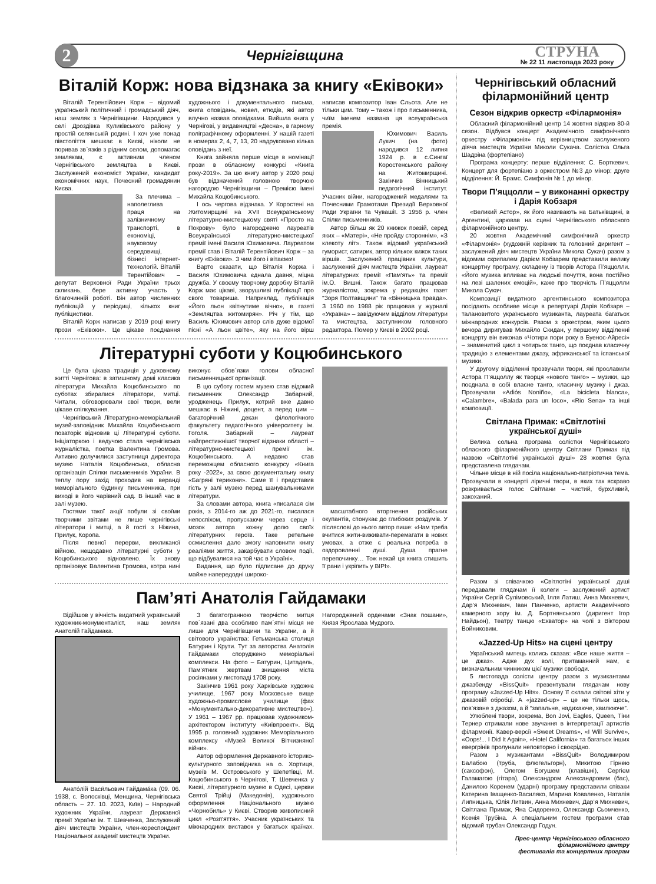2
Чернігівщина
СТРУНА
№ 22 11 листопада 2023 року
Віталій Корж: нова відзнака за книгу «Еківоки»
Віталій Терентійович Корж – відомий український політичний і громадський діяч, наш земляк з Чернігівщини. Народився у селі Дроздівка Куликівського району у простій селянській родині. І хоч уже понад півстоліття мешкає в Києві, ніколи не поривав зв`язків з рідним селом, допомагає землякам, є активним членом Чернігівського земляцтва в Києві. Заслужений економіст України, кандидат економічних наук, Почесний громадянин Києва.
За плечима – наполеглива праця на залізничному транспорті, в економіці, науковому середовищі, бізнесі інтернет-технологій. Віталій Терентійович – депутат Верховної Ради України трьох скликань, бере активну участь у благочинній роботі. Він автор численних публікацій у періодиці, кількох книг публіцистики.
Віталій Корж написав у 2019 році книгу прози «Еківоки». Це цікаве поєднання художнього і документального письма, книга оповідань, новел, етюдів, які автор влучно назвав оповідками. Вийшла книга у Чернігові, у видавництві «Десна», в гарному поліграфічному оформленні. У нашій газеті в номерах 2, 4, 7, 13, 20 надруковано кілька оповідань з неї.
Книга зайняла перше місце в номінації прози в обласному конкурсі «Книга року-2019». За цю книгу автор у 2020 році був відзначений головною творчою нагородою Чернігівщини – Премією імені Михайла Коцюбинського.
І ось чергова відзнака. У Коростені на Житомирщині на XVII Всеукраїнському літературно-мистецькому святі «Просто на Покрову» було нагороджено лауреатів Всеукраїнської літературно-мистецької премії імені Василя Юхимовича. Лауреатом премії став і Віталій Терентійович Корж – за книгу «Еківоки». З чим його і вітаємо!
Варто сказати, що Віталія Коржа і Василя Юхимовича єднала давня, міцна дружба. У своєму творчому доробку Віталій Корж має цікаві, зворушливі публікації про свого товариша. Наприклад, публікація «Його льон квітнутиме вічно», в газеті «Земляцтва житомирян». Річ у тім, що Василь Юхимович автор слів дуже відомої пісні «А льон цвіте», яку на його вірш написав композитор Іван Сльота. Але не тільки цим. Тому – також і про письменника, чиїм іменем названа ця всеукраїнська премія.
Юхимович Василь Лукич (на фото) народився 12 липня 1924 р. в с.Сингаї Коростенського району на Житомирщині. Закінчив Вінницький педагогічний інститут. Учасник війни, нагороджений медалями та Почесними Грамотами Президії Верховної Ради України та Чувашії. З 1956 р. член Спілки письменників.
Автор більш як 20 книжок поезій, серед яких – «Матері», «Не пройду стороннім», «З клекоту літ». Також відомий український гуморист, сатирик, автор кількох кижок таких віршів. Заслужений працівник культури, заслужений діяч мистецтв України, лауреат літературних премії «Пам'ять» та премії ім.О. Вишні. Також багато працював журналістом, зокрема у редакціях газет "Зоря Полтавщини" та «Вінницька правда». З 1960 по 1988 рік працював у журналі «Україна» – завідуючим відділом літератури та мистецтва, заступником головного редактора. Помер у Києві в 2002 році.
Літературні суботи у Коцюбинського
Це була цікава традиція у духовному житті Чернігова: в затишному домі класика літератури Михайла Коцюбинського по суботах збиралися літератори, митці. Читали, обговорювали свої твори, вели цікаве спілкування.
Чернігівський Літературно-меморіальний музей-заповідник Михайла Коцюбинського позаторік відновив ці Літературні суботи. Ініціаторкою і ведучою стала чернігівська журналістка, поетка Валентина Громова. Активно долучилися заступниця директора музею Наталія Коцюбинська, обласна організація Спілки письменників України. В теплу пору захід проходив на веранді меморіального будинку письменника, при виході в його чарівний сад. В інший час в залі музею.
Гостями такої акції побули зі своїми творчими звітами не лише чернігівські літератори і митці, а й гості з Ніжина, Прилук, Коропа.
Після певної перерви, викликаної війною, нещодавно літературні суботи у Коцюбинського відновлено. Їх знову організовує Валентина Громова, котра нині виконує обов`язки голови обласної письменницької організації.
В цю суботу гостем музею став відомий письменник Олександр Забарний, уродженець Прилук, котрий вже давно мешкає в Ніжині, доцент, а перед цим – багаторічний декан філологічного факультету педагогічного університету ім. Гоголя. Забарний – лауреат найпрестижнішої творчої відзнаки області – літературно-мистецької премії ім. Коцюбинського. А недавно став переможцем обласного конкурсу «Книга року -2022», за свою документальну книгу «Багряні терикони». Саме її і представив гість у залі музею перед шанувальниками літератури.
За словами автора, книга «писалася сім років, з 2014-го аж до 2021-го, писалася непоспіхом, пропускаючи через серце і мозок автора кожну долю своїх літературних героїв. Таке ретельне осмислення дало змогу наповнити книгу реаліями життя, закарбувати словом події, що відбувалися на той час в Україні».
Видання, що було підписане до друку майже напередодні широко-
масштабного вторгнення російських окупантів, спонукає до глибоких роздумів. У післяслові до нього автор пише: «Нам треба вчитися жити-виживати-перемагати в нових умовах, а отже є реальна потреба в оздоровленні душі. Душа прагне перепочинку… Тож нехай ця книга стишить її рани і укріпить у ВІРІ».
Пам’яті Анатолія Гайдамаки
Відійшов у вічність видатний український художник-монументаліст, наш земляк Анатолій Гайдамака.
Анато́лій Васи́льович Гайдама́ка (09. 06. 1938, с. Волосківці, Менщина, Чернігівська область – 27. 10. 2023, Київ) – Народний художник України, лауреат Державної премії України ім. Т. Шевченка, Заслужений діяч мистецтв України, член-кореспондент Національної академії мистецтв України.
З багатогранною творчістю митця пов`язані два особливо пам`ятні місця не лише для Чернігівщини та України, а й світового українства: Гетьманська столиця Батурин і Крути. Тут за авторства Анатолія Гайдамаки споруджено меморіальні комплекси. На фото – Батурин, Цитадель, Пам’ятник жертвам знищення міста росіянами у листопаді 1708 року.
Закінчив 1961 року Харківське художнє училище, 1967 року Московське вище художньо-промислове училище (фах «Монументально-декоративне мистецтво»). У 1961 – 1967 рр. працював художником-архітектором інституту «Київпроект». Від 1995 р. головний художник Меморіального комплексу «Музей Великої Вітчизняної війни».
Автор оформлення Державного історико-культурного заповідника на о. Хортиця, музеїв М. Островського у Шепетівці, М. Коцюбинського в Чернігові, Т. Шевченка у Києві, літературного музею в Одесі, церкви Святої Трійці (Македонія), художнього оформлення Національного музею «Чорнобиль» у Києві. Створив живописний цикл «Розп'яття». Учасник українських та міжнародних виставок у багатьох країнах. Нагороджений орденами «Знак пошани», Князя Ярослава Мудрого.
Чернігівський обласний філармонійний центр
Сезон відкрив оркестр «Філармонія»
Обласний філармонійний центр 14 жовтня відкрив 80-й сезон. Відбувся концерт Академічного симфонічного оркестру «Філармонія» під керівництвом заслуженого діяча мистецтв України Миколи Сукача. Солістка Ольга Шадріна (фортепіано)
Програма концерту: перше відділення: С. Борткевич. Концерт для фортепіано з оркестром №3 до мінор; друге відділення: Й. Брамс. Симфонія № 1 до мінор.
Твори П’яццолли – у виконанні оркестру і Дарія Кобзаря
«Великий Астор», як його називають на Батьківщині, в Аргентині, царював на сцені Чернігівського обласного філармонійного центру.
20 жовтня Академічний симфонічний оркестр «Філармонія» (художній керівник та головний диригент – заслужений діяч мистецтв України Микола Сукач) разом з відомим скрипалем Дарієм Кобзарем представили велику концертну програму, складену із творів Астора П’яццолли. «Його музика впливає на людські почуття, вона постійно на лезі шалених емоцій», каже про творчість П’яццолли Микола Сукач.
Композиції видатного аргентинського композитора посідають особливе місце в репертуарі Дарія Кобзаря – талановитого українського музиканта, лауреата багатьох міжнародних конкурсів. Разом з оркестром, яким цього вечора диригував Михайло Скидан, у першому відділенні концерту він виконав «Чотири пори року в Буенос-Айресі» – знаменитий цикл з чотирьох танго, що поєднав класичну традицію з елементами джазу, африканської та іспанської музики.
У другому відділенні прозвучали твори, які прославили Астора П’яццоллу як творця «нового танго» – музики, що поєднала в собі власне танго, класичну музику і джаз. Прозвучали «Adiós Noniño», «La bicicleta blanca», «Calambre», «Balada para un loco», «Rio Sena» та інші композиції.
Світлана Примак: «Світлотіні української душі»
Велика сольна програма солістки Чернігівського обласного філармонійного центру Світлани Примак під назвою «Світлотіні української душі» 28 жовтня була представлена глядачам.
Чільне місце в ній посіла національно-патріотична тема. Прозвучали в концерті ліричні твори, в яких так яскраво розкривається голос Світлани – чистий, бурхливий, закоханий.
Разом зі співачкою «Світлотіні української душі передавали глядачам її колеги – заслужений артист України Сергій Сулімовський, Ілля Латиш, Анна Михневич, Дар’я Михневич, Іван Панченко, артисти Академічного камерного хору ім. Д. Бортнянського (диригент Ігор Найдьон), Театру танцю «Екватор» на чолі з Віктором Войниковим.
«Jazzed-Up Hits» на сцені центру
Український митець колись сказав: «Все наше життя – це джаз». Адже дух волі, притаманний нам, є визначальним чинником цієї музики свободи.
5 листопада солісти центру разом з музикантами джазбенду «BissQuit» презентували глядачам нову програму «Jazzed-Up Hits». Основу її склали світові хіти у джазовій обробці. А «jazzed-up» – це не тільки щось, пов’язане з джазом, а й “запальне, надихаюче, хвилююче”.
Улюблені твори, зокрема, Bon Jovi, Eagles, Queen, Тіни Тернер отримали нове звучання в інтерпретації артистів філармонії. Кавер-версії «Sweet Dreams», «I Will Survive», «Oops!... I Did It Again», «Hotel California» та багатьох інших евергрінів пролунали неповторно і своєрідно.
Разом з музикантами «BissQuit» Володимиром Балабою (труба, флюгельгорн), Микитою Гірнею (саксофон), Олегом Богушем (клавішні), Сергієм Галамагою (гітара), Олександром Александровим (бас), Данилою Коренем (ударні) програму представили співаки Катерина Іващенко-Василяко, Марина Коваленко, Наталія Липницька, Юлія Литвин, Анна Михневич, Дар’я Михневич, Світлана Примак, Яна Сидоренко, Олександр Сьомченко, Ксенія Трубіна. А спеціальним гостем програми став відомий трубач Олександр Годун.
Прес-центр Чернігівського обласного
філармонійного центру
фестивалів та концертних програм